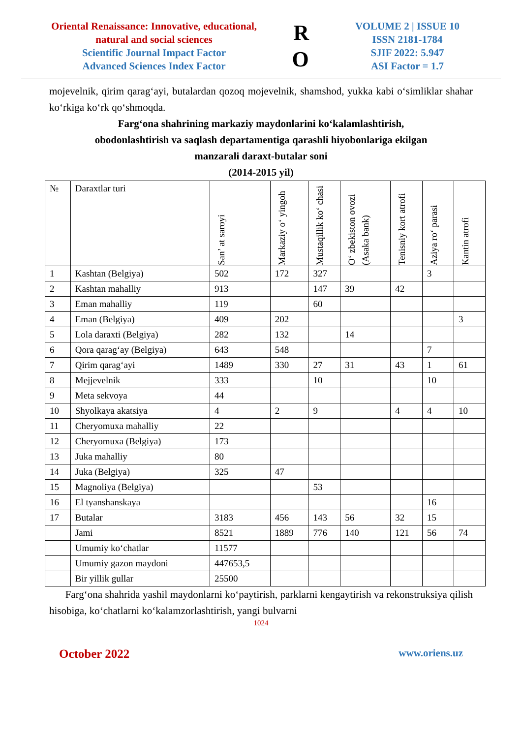Oriental Renaissance: Innovative, educational, natural and social sciences
Scientific Journal Impact Factor
Advanced Sciences Index Factor
R
O
VOLUME 2 | ISSUE 10
ISSN 2181-1784
SJIF 2022: 5.947
ASI Factor = 1.7
mojevelnik, qirim qarag‘ayi, butalardan qozoq mojevelnik, shamshod, yukka kabi o‘simliklar shahar ko‘rkiga ko‘rk qo‘shmoqda.
Farg‘ona shahrining markaziy maydonlarini ko‘kalamlashtirish,
obodonlashtirish va saqlash departamentiga qarashli hiyobonlariga ekilgan
manzarali daraxt-butalar soni
(2014-2015 yil)
| № | Daraxtlar turi | San’ at saroyi | Markaziy o‘ yingoh | Mustaqillik ko‘ chasi | O‘ zbekiston ovozi (Asaka bank) | Tenisniy kort atrofi | Aziya ro‘ parasi | Kantin atrofi |
| --- | --- | --- | --- | --- | --- | --- | --- | --- |
| 1 | Kashtan (Belgiya) | 502 | 172 | 327 | | | 3 | |
| 2 | Kashtan mahalliy | 913 | | 147 | 39 | 42 | | |
| 3 | Eman mahalliy | 119 | | 60 | | | | |
| 4 | Eman (Belgiya) | 409 | 202 | | | | | 3 |
| 5 | Lola daraxti (Belgiya) | 282 | 132 | | 14 | | | |
| 6 | Qora qarag‘ay (Belgiya) | 643 | 548 | | | | 7 | |
| 7 | Qirim qarag‘ayi | 1489 | 330 | 27 | 31 | 43 | 1 | 61 |
| 8 | Mejjevelnik | 333 | | 10 | | | 10 | |
| 9 | Meta sekvoya | 44 | | | | | | |
| 10 | Shyolkaya akatsiya | 4 | 2 | 9 | | 4 | 4 | 10 |
| 11 | Cheryomuxa mahalliy | 22 | | | | | | |
| 12 | Cheryomuxa (Belgiya) | 173 | | | | | | |
| 13 | Juka mahalliy | 80 | | | | | | |
| 14 | Juka (Belgiya) | 325 | 47 | | | | | |
| 15 | Magnoliya (Belgiya) | | | 53 | | | | |
| 16 | El tyanshanskaya | | | | | | 16 | |
| 17 | Butalar | 3183 | 456 | 143 | 56 | 32 | 15 | |
| | Jami | 8521 | 1889 | 776 | 140 | 121 | 56 | 74 |
| | Umumiy ko‘chatlar | 11577 | | | | | | |
| | Umumiy gazon maydoni | 447653,5 | | | | | | |
| | Bir yillik gullar | 25500 | | | | | | |
Farg‘ona shahrida yashil maydonlarni ko‘paytirish, parklarni kengaytirish va rekonstruksiya qilish hisobiga, ko‘chatlarni ko‘kalamzorlashtirish, yangi bulvarni
1024
October 2022 www.oriens.uz